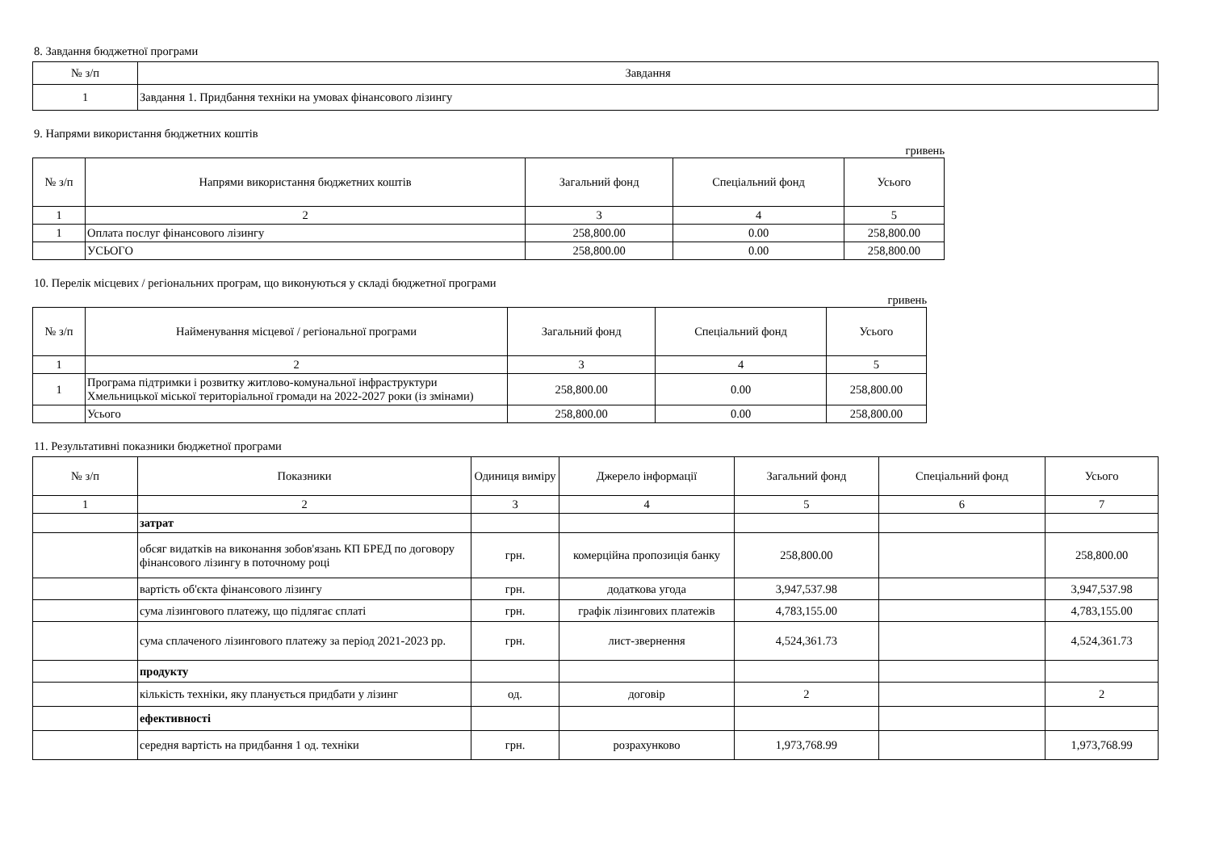8. Завдання бюджетної програми
| № з/п | Завдання |
| --- | --- |
| 1 | Завдання 1. Придбання техніки на умовах фінансового лізингу |
9. Напрями використання бюджетних коштів
гривень
| № з/п | Напрями використання бюджетних коштів | Загальний фонд | Спеціальний фонд | Усього |
| --- | --- | --- | --- | --- |
| 1 | 2 | 3 | 4 | 5 |
| 1 | Оплата послуг фінансового лізингу | 258,800.00 | 0.00 | 258,800.00 |
| | УСЬОГО | 258,800.00 | 0.00 | 258,800.00 |
10. Перелік місцевих / регіональних програм, що виконуються у складі бюджетної програми
гривень
| № з/п | Найменування місцевої / регіональної програми | Загальний фонд | Спеціальний фонд | Усього |
| --- | --- | --- | --- | --- |
| 1 | 2 | 3 | 4 | 5 |
| 1 | Програма підтримки і розвитку житлово-комунальної інфраструктури Хмельницької міської територіальної громади на 2022-2027 роки (із змінами) | 258,800.00 | 0.00 | 258,800.00 |
| | Усього | 258,800.00 | 0.00 | 258,800.00 |
11. Результативні показники бюджетної програми
| № з/п | Показники | Одиниця виміру | Джерело інформації | Загальний фонд | Спеціальний фонд | Усього |
| --- | --- | --- | --- | --- | --- | --- |
| 1 | 2 | 3 | 4 | 5 | 6 | 7 |
| | затрат | | | | | |
| | обсяг видатків на виконання зобов'язань КП БРЕД по договору фінансового лізингу в поточному році | грн. | комерційна пропозиція банку | 258,800.00 | | 258,800.00 |
| | вартість об'єкта фінансового лізингу | грн. | додаткова угода | 3,947,537.98 | | 3,947,537.98 |
| | сума лізингового платежу, що підлягає сплаті | грн. | графік лізингових платежів | 4,783,155.00 | | 4,783,155.00 |
| | сума сплаченого лізингового платежу за період 2021-2023 рр. | грн. | лист-звернення | 4,524,361.73 | | 4,524,361.73 |
| | продукту | | | | | |
| | кількість техніки, яку планується придбати у лізинг | од. | договір | 2 | | 2 |
| | ефективності | | | | | |
| | середня вартість на придбання 1 од. техніки | грн. | розрахунково | 1,973,768.99 | | 1,973,768.99 |